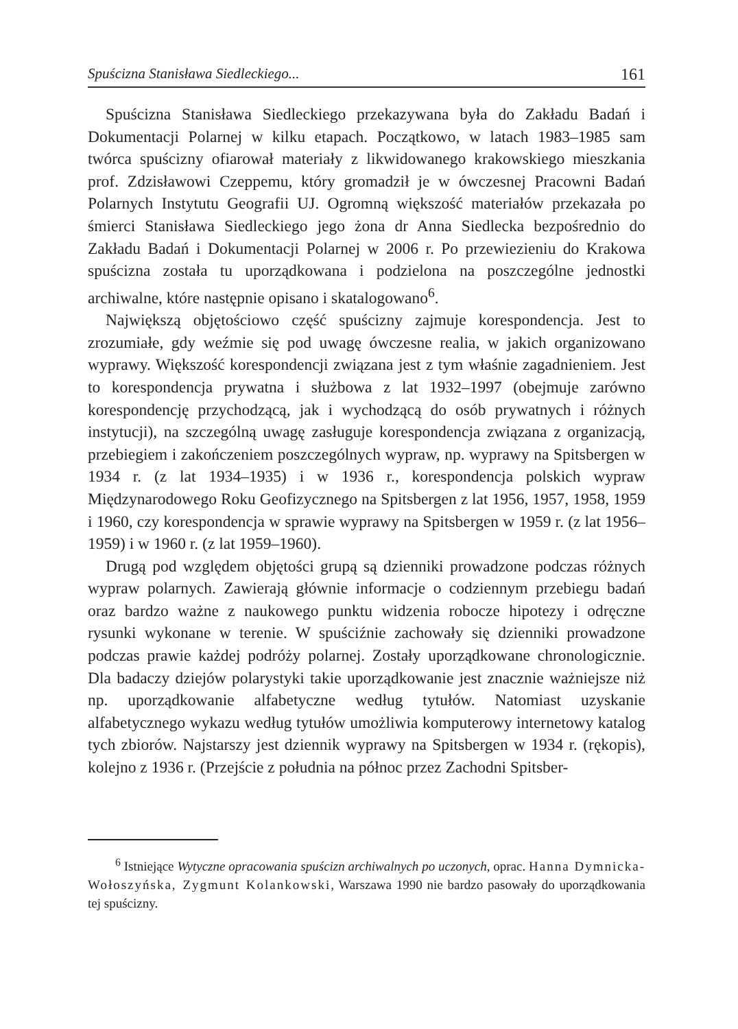Spuścizna Stanisława Siedleckiego... 161
Spuścizna Stanisława Siedleckiego przekazywana była do Zakładu Badań i Dokumentacji Polarnej w kilku etapach. Początkowo, w latach 1983–1985 sam twórca spuścizny ofiarował materiały z likwidowanego krakowskiego mieszkania prof. Zdzisławowi Czeppemu, który gromadził je w ówczesnej Pracowni Badań Polarnych Instytutu Geografii UJ. Ogromną większość materiałów przekazała po śmierci Stanisława Siedleckiego jego żona dr Anna Siedlecka bezpośrednio do Zakładu Badań i Dokumentacji Polarnej w 2006 r. Po przewiezieniu do Krakowa spuścizna została tu uporządkowana i podzielona na poszczególne jednostki archiwalne, które następnie opisano i skatalogowano<sup>6</sup>.
Największą objętościowo część spuścizny zajmuje korespondencja. Jest to zrozumiałe, gdy weźmie się pod uwagę ówczesne realia, w jakich organizowano wyprawy. Większość korespondencji związana jest z tym właśnie zagadnieniem. Jest to korespondencja prywatna i służbowa z lat 1932–1997 (obejmuje zarówno korespondencję przychodzącą, jak i wychodzącą do osób prywatnych i różnych instytucji), na szczególną uwagę zasługuje korespondencja związana z organizacją, przebiegiem i zakończeniem poszczególnych wypraw, np. wyprawy na Spitsbergen w 1934 r. (z lat 1934–1935) i w 1936 r., korespondencja polskich wypraw Międzynarodowego Roku Geofizycznego na Spitsbergen z lat 1956, 1957, 1958, 1959 i 1960, czy korespondencja w sprawie wyprawy na Spitsbergen w 1959 r. (z lat 1956–1959) i w 1960 r. (z lat 1959–1960).
Drugą pod względem objętości grupą są dzienniki prowadzone podczas różnych wypraw polarnych. Zawierają głównie informacje o codziennym przebiegu badań oraz bardzo ważne z naukowego punktu widzenia robocze hipotezy i odręczne rysunki wykonane w terenie. W spuściźnie zachowały się dzienniki prowadzone podczas prawie każdej podróży polarnej. Zostały uporządkowane chronologicznie. Dla badaczy dziejów polarystyki takie uporządkowanie jest znacznie ważniejsze niż np. uporządkowanie alfabetyczne według tytułów. Natomiast uzyskanie alfabetycznego wykazu według tytułów umożliwia komputerowy internetowy katalog tych zbiorów. Najstarszy jest dziennik wyprawy na Spitsbergen w 1934 r. (rękopis), kolejno z 1936 r. (Przejście z południa na północ przez Zachodni Spitsber-
<sup>6</sup> Istniejące Wytyczne opracowania spuścizn archiwalnych po uczonych, oprac. Hanna Dymnicka-Wołoszyńska, Zygmunt Kolankowski, Warszawa 1990 nie bardzo pasowały do uporządkowania tej spuścizny.